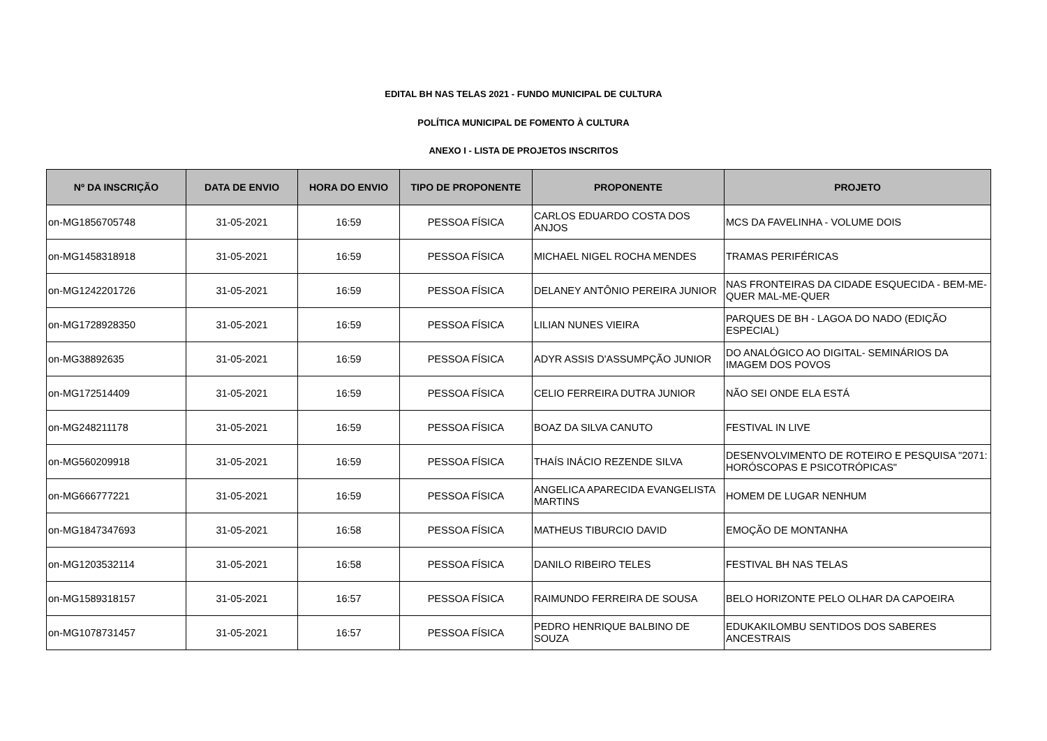EDITAL BH NAS TELAS 2021 - FUNDO MUNICIPAL DE CULTURA
POLÍTICA MUNICIPAL DE FOMENTO À CULTURA
ANEXO I - LISTA DE PROJETOS INSCRITOS
| Nº DA INSCRIÇÃO | DATA DE ENVIO | HORA DO ENVIO | TIPO DE PROPONENTE | PROPONENTE | PROJETO |
| --- | --- | --- | --- | --- | --- |
| on-MG1856705748 | 31-05-2021 | 16:59 | PESSOA FÍSICA | CARLOS EDUARDO COSTA DOS ANJOS | MCS DA FAVELINHA - VOLUME DOIS |
| on-MG1458318918 | 31-05-2021 | 16:59 | PESSOA FÍSICA | MICHAEL NIGEL ROCHA MENDES | TRAMAS PERIFÉRICAS |
| on-MG1242201726 | 31-05-2021 | 16:59 | PESSOA FÍSICA | DELANEY ANTÔNIO PEREIRA JUNIOR | NAS FRONTEIRAS DA CIDADE ESQUECIDA - BEM-ME-QUER MAL-ME-QUER |
| on-MG1728928350 | 31-05-2021 | 16:59 | PESSOA FÍSICA | LILIAN NUNES VIEIRA | PARQUES DE BH - LAGOA DO NADO (EDIÇÃO ESPECIAL) |
| on-MG38892635 | 31-05-2021 | 16:59 | PESSOA FÍSICA | ADYR ASSIS D'ASSUMPÇÃO JUNIOR | DO ANALÓGICO AO DIGITAL- SEMINÁRIOS DA IMAGEM DOS POVOS |
| on-MG172514409 | 31-05-2021 | 16:59 | PESSOA FÍSICA | CELIO FERREIRA DUTRA JUNIOR | NÃO SEI ONDE ELA ESTÁ |
| on-MG248211178 | 31-05-2021 | 16:59 | PESSOA FÍSICA | BOAZ DA SILVA CANUTO | FESTIVAL IN LIVE |
| on-MG560209918 | 31-05-2021 | 16:59 | PESSOA FÍSICA | THAÍS INÁCIO REZENDE SILVA | DESENVOLVIMENTO DE ROTEIRO E PESQUISA "2071: HORÓSCOPAS E PSICOTRÓPICAS" |
| on-MG666777221 | 31-05-2021 | 16:59 | PESSOA FÍSICA | ANGELICA APARECIDA EVANGELISTA MARTINS | HOMEM DE LUGAR NENHUM |
| on-MG1847347693 | 31-05-2021 | 16:58 | PESSOA FÍSICA | MATHEUS TIBURCIO DAVID | EMOÇÃO DE MONTANHA |
| on-MG1203532114 | 31-05-2021 | 16:58 | PESSOA FÍSICA | DANILO RIBEIRO TELES | FESTIVAL BH NAS TELAS |
| on-MG1589318157 | 31-05-2021 | 16:57 | PESSOA FÍSICA | RAIMUNDO FERREIRA DE SOUSA | BELO HORIZONTE PELO OLHAR DA CAPOEIRA |
| on-MG1078731457 | 31-05-2021 | 16:57 | PESSOA FÍSICA | PEDRO HENRIQUE BALBINO DE SOUZA | EDUKAKILOMBU SENTIDOS DOS SABERES ANCESTRAIS |